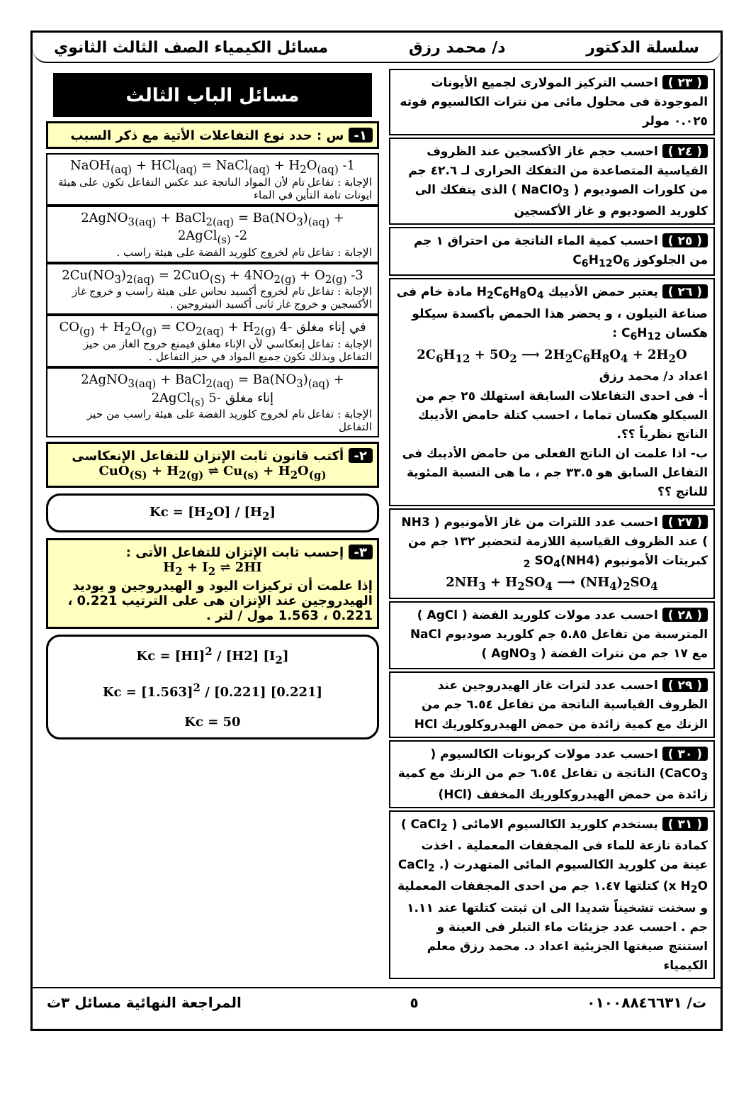سلسلة الدكتور د/ محمد رزق مسائل الكيمياء الصف الثالث الثانوي
( ٢٣ ) احسب التركيز المولارى لجميع الأيونات الموجودة فى محلول مائى من نترات الكالسيوم قوته ٠.٠٢٥ مولر
( ٢٤ ) احسب حجم غاز الأكسجين عند الظروف القياسية المتصاعدة من التفكك الحرارى لـ ٤٢.٦ جم من كلورات الصوديوم ( NaClO<sub>3</sub> ) الذى يتفكك الى كلوريد الصوديوم و غاز الأكسجين
( ٢٥ ) احسب كمية الماء الناتجة من احتراق ١ جم من الجلوكوز C<sub>6</sub>H<sub>12</sub>O<sub>6</sub>
( ٢٦ ) يعتبر حمض الأديبك H<sub>2</sub>C<sub>6</sub>H<sub>8</sub>O<sub>4</sub> مادة خام فى صناعة النيلون ، و يحضر هذا الحمض بأكسدة سيكلو هكسان C<sub>6</sub>H<sub>12</sub> :
2C<sub>6</sub>H<sub>12</sub> + 5O<sub>2</sub> ⟶ 2H<sub>2</sub>C<sub>6</sub>H<sub>8</sub>O<sub>4</sub> + 2H<sub>2</sub>O
اعداد د/ محمد رزق
أ- فى احدى التفاعلات السابقة استهلك ٢٥ جم من السيكلو هكسان تماما ، احسب كتلة حامض الأديبك الناتج نظرياً ؟؟.
ب- اذا علمت ان الناتج الفعلى من حامض الأديبك فى التفاعل السابق هو ٣٣.٥ جم ، ما هى النسبة المئوية للناتج ؟؟
( ٢٧ ) احسب عدد اللترات من غاز الأمونيوم ( NH3 ) عند الظروف القياسية اللازمة لتحضير ١٣٢ جم من كبريتات الأمونيوم (NH4)<sub>2</sub> SO<sub>4</sub>
2NH<sub>3</sub> + H<sub>2</sub>SO<sub>4</sub> ⟶ (NH<sub>4</sub>)<sub>2</sub>SO<sub>4</sub>
( ٢٨ ) احسب عدد مولات كلوريد الفضة ( AgCl ) المترسبة من تفاعل ٥.٨٥ جم كلوريد صوديوم NaCl مع ١٧ جم من نترات الفضة ( AgNO<sub>3</sub> )
( ٢٩ ) احسب عدد لترات غاز الهيدروجين عند الظروف القياسية الناتجة من تفاعل ٦.٥٤ جم من الزنك مع كمية زائدة من حمض الهيدروكلوريك HCl
( ٣٠ ) احسب عدد مولات كربونات الكالسيوم ( CaCO<sub>3</sub>) الناتجة ن تفاعل ٦.٥٤ جم من الزنك مع كمية زائدة من حمض الهيدروكلوريك المخفف (HCl)
( ٣١ ) يستخدم كلوريد الكالسيوم الامائى ( CaCl<sub>2</sub> ) كمادة نازعة للماء فى المجففات المعملية . اخذت عينة من كلوريد الكالسيوم المائى المتهدرت (CaCl<sub>2</sub> . x H<sub>2</sub>O) كتلتها ١.٤٧ جم من احدى المجففات المعملية و سخنت تشخيناً شديدا الى ان ثبتت كتلتها عند ١.١١ جم . احسب عدد جزيئات ماء التبلر فى العينة و استنتج صيغتها الجزيئية اعداد د. محمد رزق معلم الكيمياء
مسائل الباب الثالث
١- س : حدد نوع التفاعلات الأتية مع ذكر السبب
NaOH<sub>(aq)</sub> + HCl<sub>(aq)</sub> = NaCl<sub>(aq)</sub> + H<sub>2</sub>O<sub>(aq)</sub> -1
الإجابة : تفاعل تام لأن المواد الناتجة عند عكس التفاعل تكون على هيئة ايونات تامة التأين في الماء
2AgNO<sub>3(aq)</sub> + BaCl<sub>2(aq)</sub> = Ba(NO<sub>3</sub>)<sub>(aq)</sub> + 2AgCl<sub>(s)</sub> -2
الإجابة : تفاعل تام لخروج كلوريد الفضة على هيئة راسب .
2Cu(NO<sub>3</sub>)<sub>2(aq)</sub> = 2CuO<sub>(S)</sub> + 4NO<sub>2(g)</sub> + O<sub>2(g)</sub> -3
الإجابة : تفاعل تام لخروج أكسيد نحاس على هيئة راسب و خروج غاز الأكسجين و خروج غاز ثانى أكسيد النيتروجين .
CO<sub>(g)</sub> + H<sub>2</sub>O<sub>(g)</sub> = CO<sub>2(aq)</sub> + H<sub>2(g)</sub> في إناء مغلق -4
الإجابة : تفاعل إنعكاسي لأن الإناء مغلق فيمنع خروج الغاز من حيز التفاعل وبذلك تكون جميع المواد في حيز التفاعل .
2AgNO<sub>3(aq)</sub> + BaCl<sub>2(aq)</sub> = Ba(NO<sub>3</sub>)<sub>(aq)</sub> + 2AgCl<sub>(s)</sub> إناء مغلق -5
الإجابة : تفاعل تام لخروج كلوريد الفضة على هيئة راسب من حيز التفاعل
٢- أكتب قانون ثابت الإتزان للتفاعل الإنعكاسى
CuO<sub>(S)</sub> + H<sub>2(g)</sub> ⇌ Cu<sub>(s)</sub> + H<sub>2</sub>O<sub>(g)</sub>
Kc = [H<sub>2</sub>O] / [H<sub>2</sub>]
٣- إحسب ثابت الإتزان للتفاعل الأتى :
H<sub>2</sub> + I<sub>2</sub> ⇌ 2HI
إذا علمت أن تركيزات اليود و الهيدروجين و يوديد الهيدروجين عند الإتزان هى على الترتيب 0.221 ، 0.221 ، 1.563 مول / لتر .
Kc = [HI]<sup>2</sup> / [H2] [I<sub>2</sub>]
Kc = [1.563]<sup>2</sup> / [0.221] [0.221]
Kc = 50
ت/ ٠١٠٠٨٨٤٦٦٣١ ٥ المراجعة النهائية مسائل ٣ث